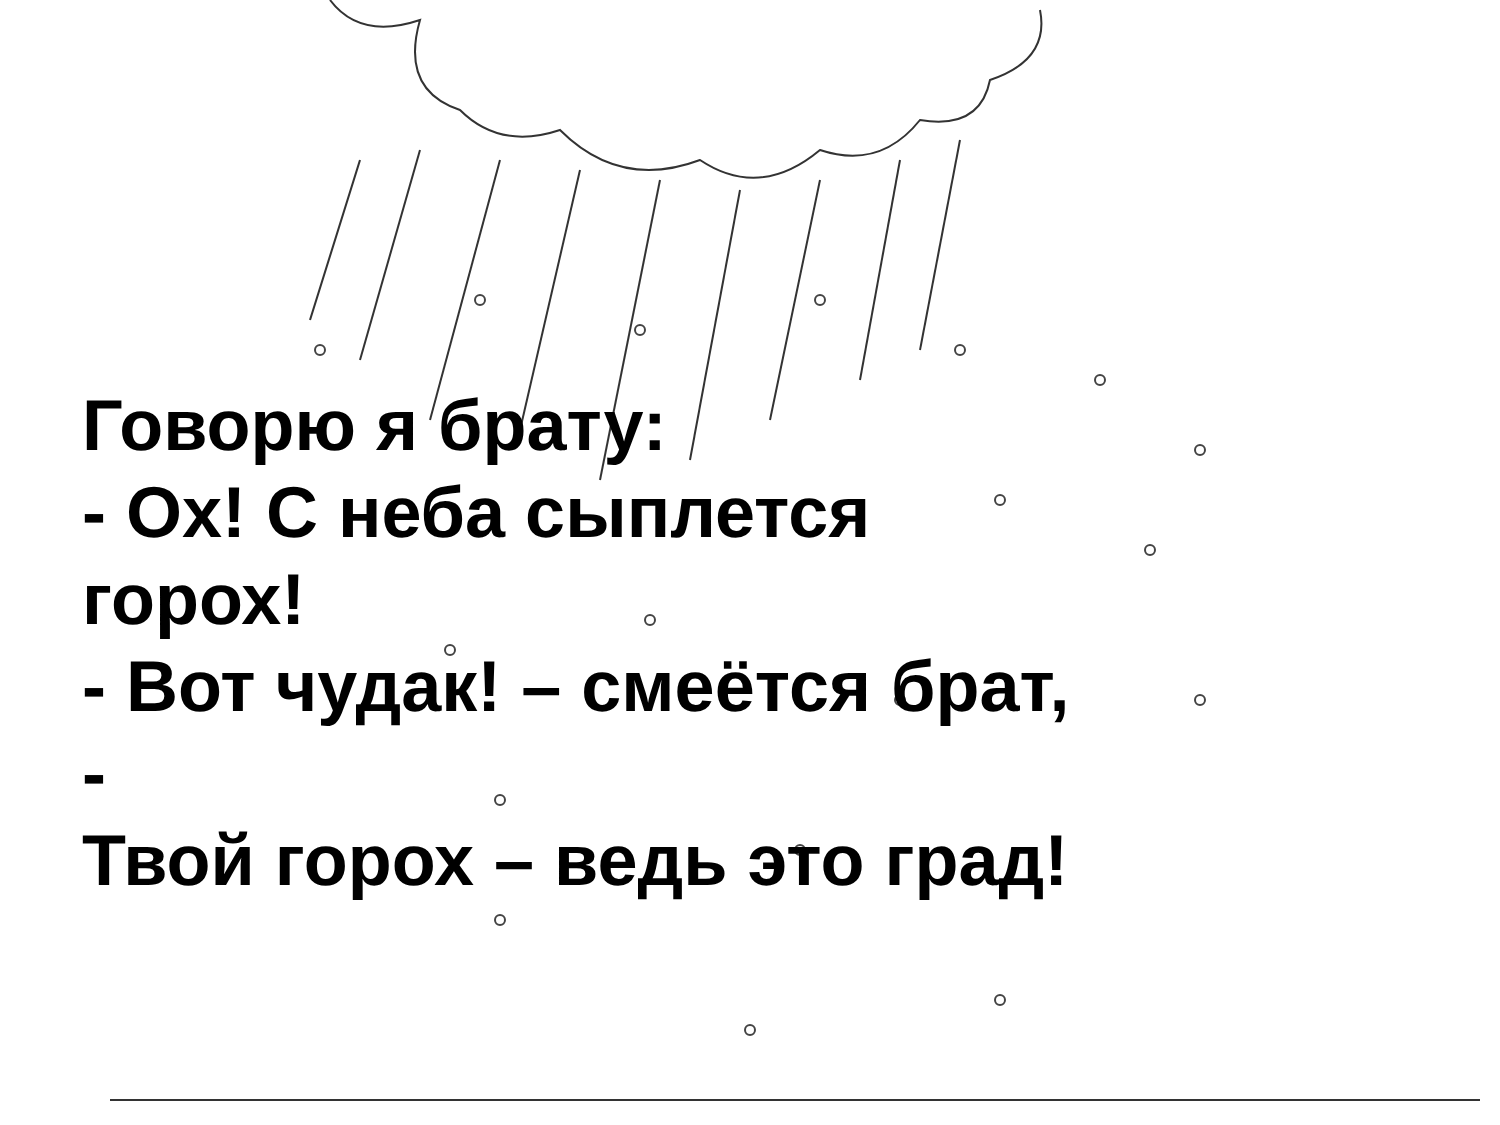Говорю я брату:
- Ох! С неба сыплется
горох!
- Вот чудак! – смеётся брат,
-
Твой горох – ведь это град!